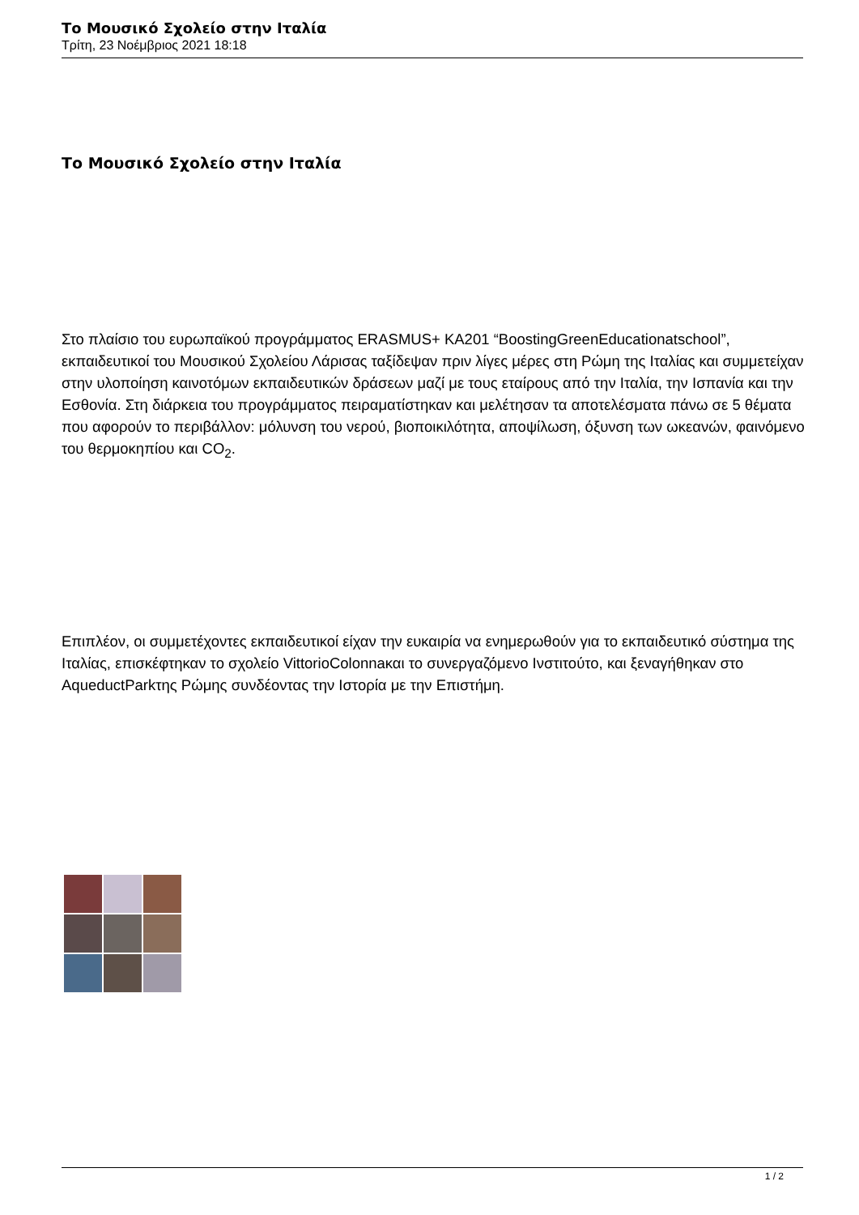Το Μουσικό Σχολείο στην Ιταλία
Τρίτη, 23 Νοέμβριος 2021 18:18
Το Μουσικό Σχολείο στην Ιταλία
Στο πλαίσιο του ευρωπαϊκού προγράμματος ERASMUS+ KA201 “BoostingGreenEducationatschool”, εκπαιδευτικοί του Μουσικού Σχολείου Λάρισας ταξίδεψαν πριν λίγες μέρες στη Ρώμη της Ιταλίας και συμμετείχαν στην υλοποίηση καινοτόμων εκπαιδευτικών δράσεων μαζί με τους εταίρους από την Ιταλία, την Ισπανία και την Εσθονία. Στη διάρκεια του προγράμματος πειραματίστηκαν και μελέτησαν τα αποτελέσματα πάνω σε 5 θέματα που αφορούν το περιβάλλον: μόλυνση του νερού, βιοποικιλότητα, αποψίλωση, όξυνση των ωκεανών, φαινόμενο του θερμοκηπίου και CO<sub>2</sub>.
Επιπλέον, οι συμμετέχοντες εκπαιδευτικοί είχαν την ευκαιρία να ενημερωθούν για το εκπαιδευτικό σύστημα της Ιταλίας, επισκέφτηκαν το σχολείο VittorioColonnaκαι το συνεργαζόμενο Ινστιτούτο, και ξεναγήθηκαν στο AqueductParkτης Ρώμης συνδέοντας την Ιστορία με την Επιστήμη.
1 / 2